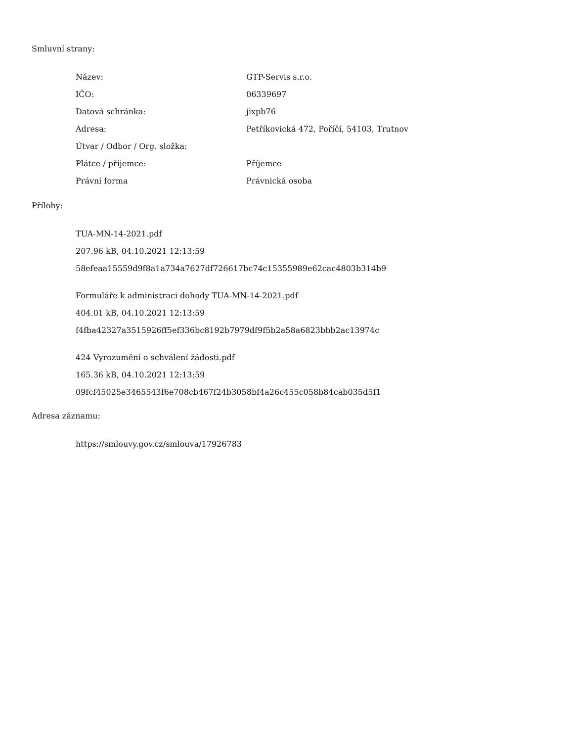Smluvní strany:
| Název: | GTP-Servis s.r.o. |
| IČO: | 06339697 |
| Datová schránka: | jixpb76 |
| Adresa: | Petříkovická 472, Poříčí, 54103, Trutnov |
| Útvar / Odbor / Org. složka: | |
| Plátce / příjemce: | Příjemce |
| Právní forma | Právnická osoba |
Přílohy:
TUA-MN-14-2021.pdf
207.96 kB, 04.10.2021 12:13:59
58efeaa15559d9f8a1a734a7627df726617bc74c15355989e62cac4803b314b9
Formuláře k administraci dohody TUA-MN-14-2021.pdf
404.01 kB, 04.10.2021 12:13:59
f4fba42327a3515926ff5ef336bc8192b7979df9f5b2a58a6823bbb2ac13974c
424 Vyrozumění o schválení žádosti.pdf
165.36 kB, 04.10.2021 12:13:59
09fcf45025e3465543f6e708cb467f24b3058bf4a26c455c058b84cab035d5f1
Adresa záznamu:
https://smlouvy.gov.cz/smlouva/17926783